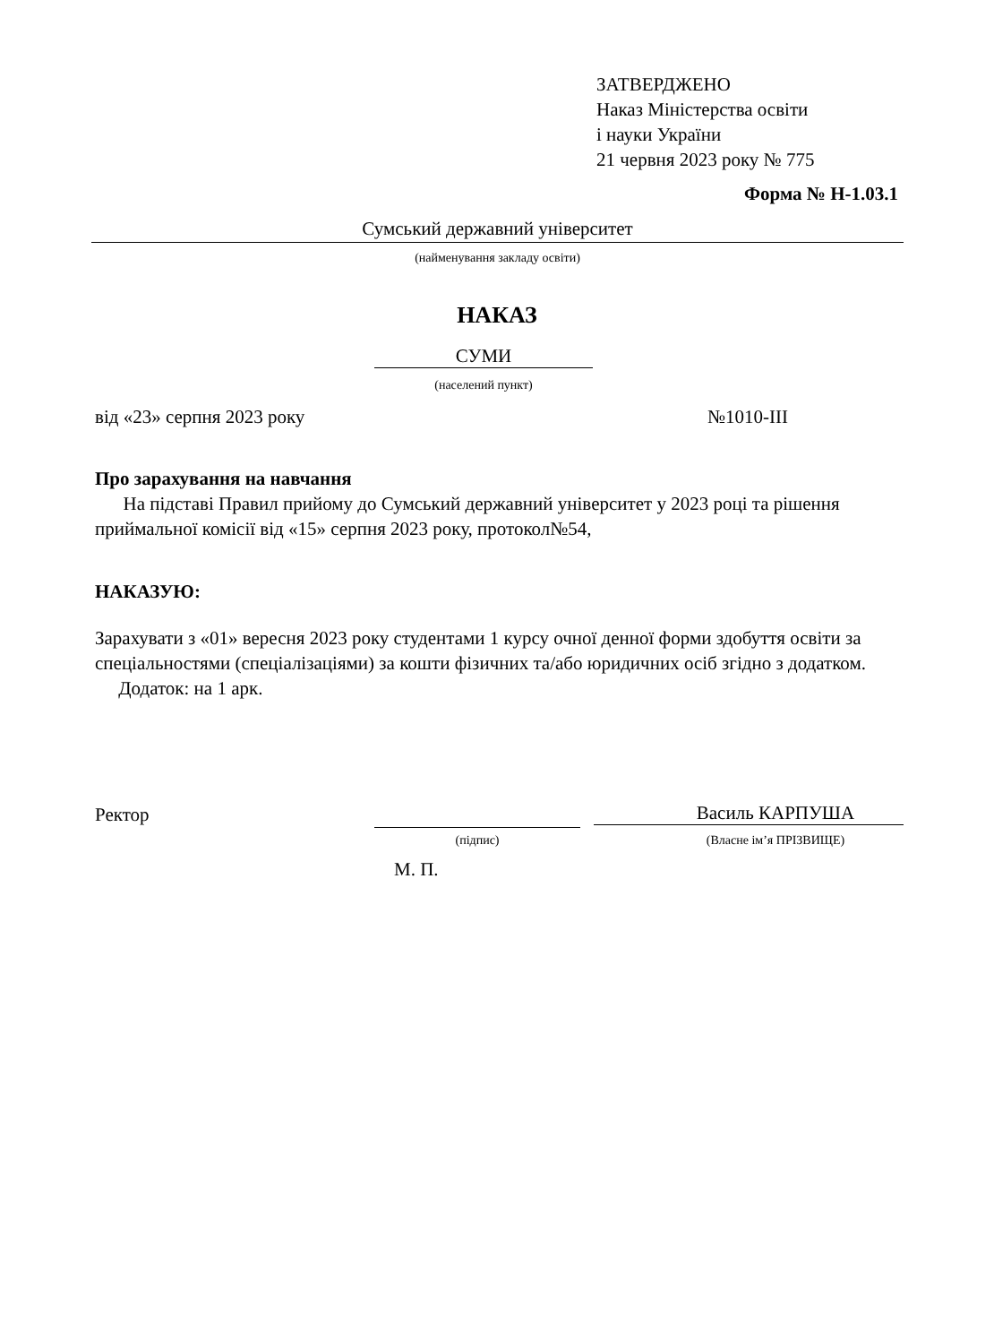ЗАТВЕРДЖЕНО
Наказ Міністерства освіти
і науки України
21 червня 2023 року № 775
Форма № Н-1.03.1
Сумський державний університет
(найменування закладу освіти)
НАКАЗ
СУМИ
(населений пункт)
від «23» серпня 2023 року №1010-ІІІ
Про зарахування на навчання
На підставі Правил прийому до Сумський державний університет у 2023 році та рішення приймальної комісії від «15» серпня 2023 року, протокол№54,
НАКАЗУЮ:
Зарахувати з «01» вересня 2023 року студентами 1 курсу очної денної форми здобуття освіти за спеціальностями (спеціалізаціями) за кошти фізичних та/або юридичних осіб згідно з додатком.
Додаток: на 1 арк.
Ректор Василь КАРПУША
(підпис) (Власне ім’я ПРІЗВИЩЕ)
М. П.